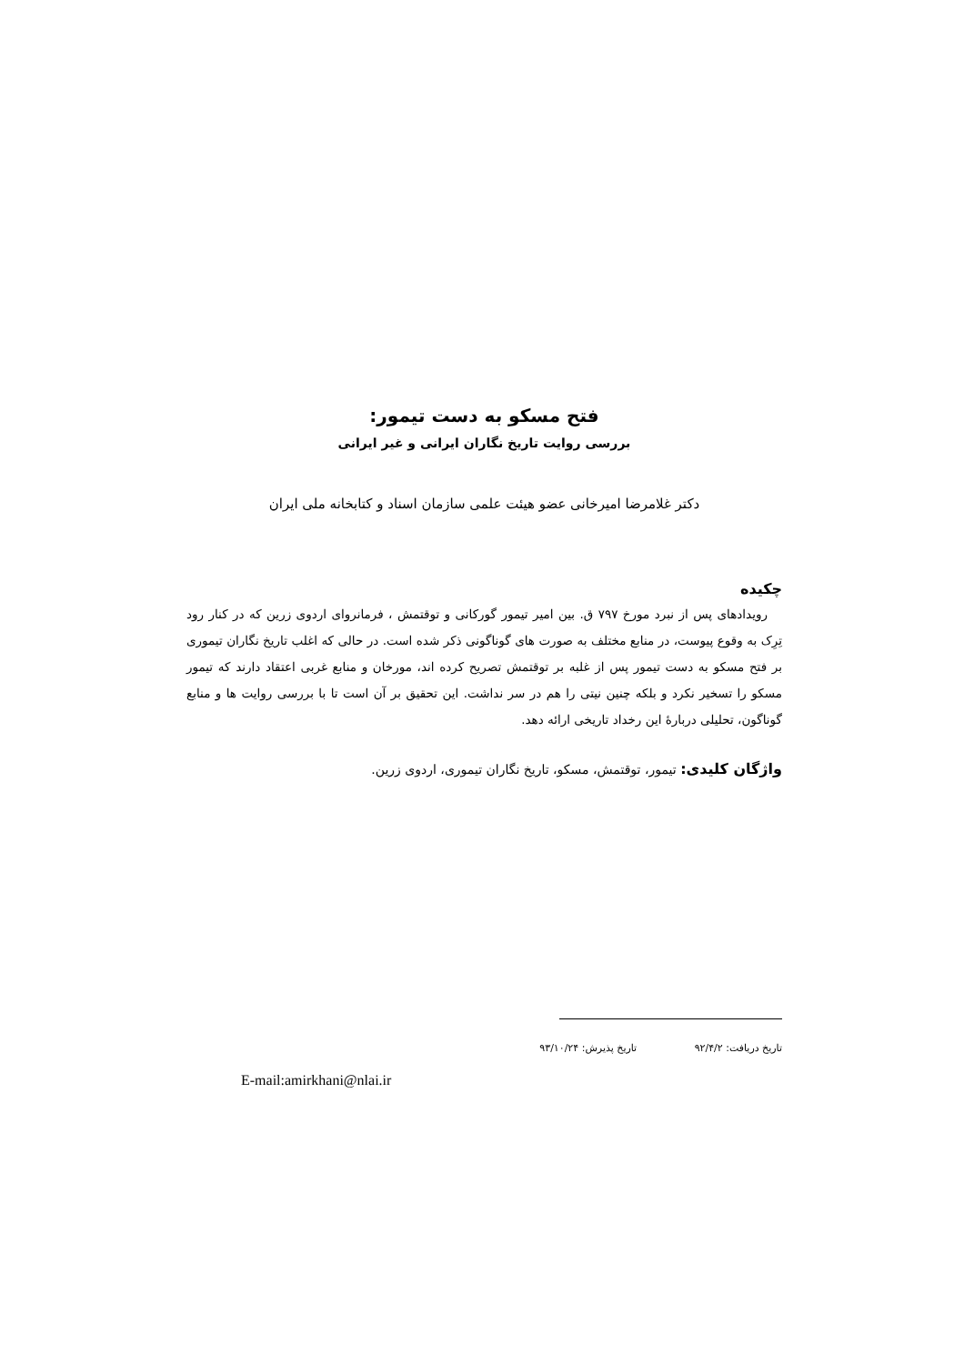فتح مسکو به دست تیمور:
بررسی روایت تاریخ نگاران ایرانی و غیر ایرانی
دکتر غلامرضا امیرخانی عضو هیئت علمی سازمان اسناد و کتابخانه ملی ایران
چکیده
رویدادهای پس از نبرد مورخ ۷۹۷ ق. بین امیر تیمور گورکانی و توقتمش ، فرمانروای اردوی زرین که در کنار رود تِرِک به وقوع پیوست، در منابع مختلف به صورت های گوناگونی ذکر شده است. در حالی که اغلب تاریخ نگاران تیموری بر فتح مسکو به دست تیمور پس از غلبه بر توقتمش تصریح کرده اند، مورخان و منابع غربی اعتقاد دارند که تیمور مسکو را تسخیر نکرد و بلکه چنین نیتی را هم در سر نداشت. این تحقیق بر آن است تا با بررسی روایت ها و منابع گوناگون، تحلیلی دربارهٔ این رخداد تاریخی ارائه دهد.
واژگان کلیدی: تیمور، توقتمش، مسکو، تاریخ نگاران تیموری، اردوی زرین.
تاریخ دریافت: ۹۲/۴/۲ تاریخ پذیرش: ۹۳/۱۰/۲۴
E-mail:amirkhani@nlai.ir